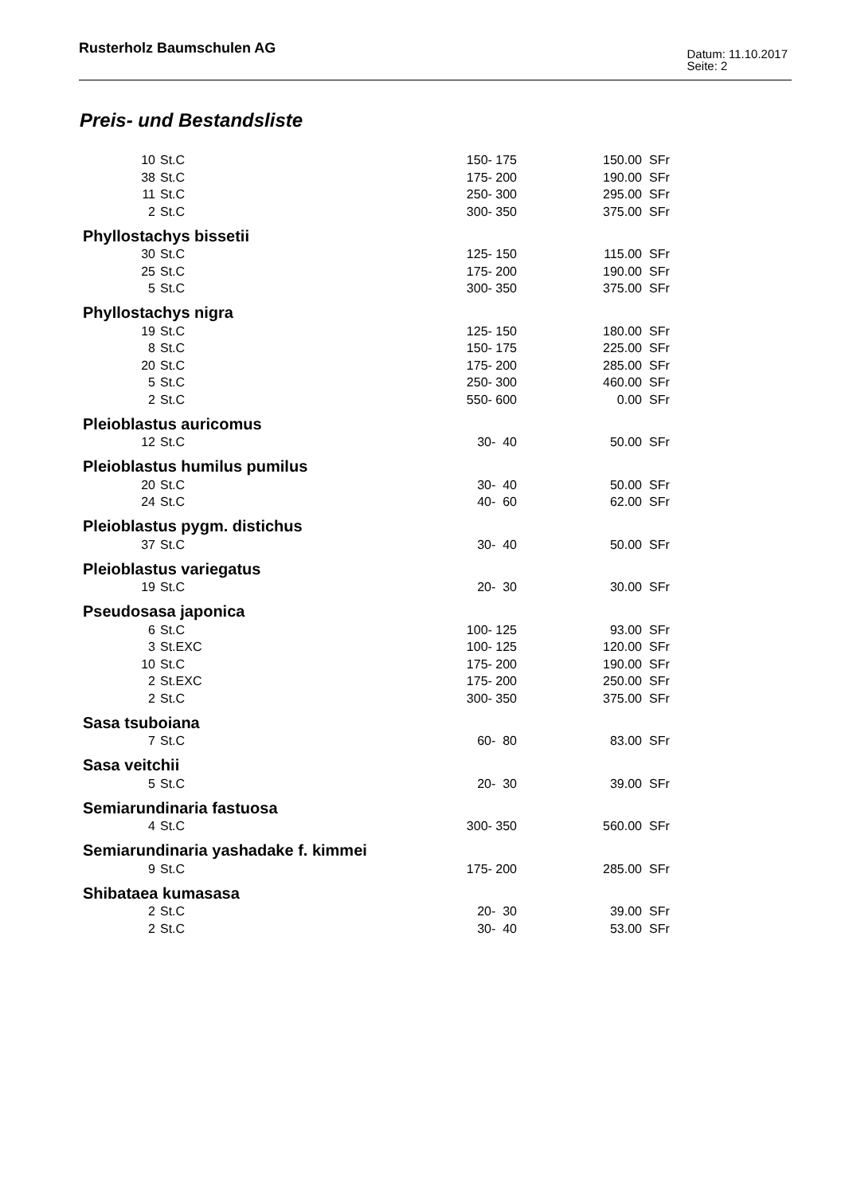Rusterholz Baumschulen AG
Datum: 11.10.2017
Seite: 2
Preis- und Bestandsliste
| 10 | St.C | 150- 175 | 150.00 | SFr |
| 38 | St.C | 175- 200 | 190.00 | SFr |
| 11 | St.C | 250- 300 | 295.00 | SFr |
| 2 | St.C | 300- 350 | 375.00 | SFr |
| Phyllostachys bissetii | | | | |
| 30 | St.C | 125- 150 | 115.00 | SFr |
| 25 | St.C | 175- 200 | 190.00 | SFr |
| 5 | St.C | 300- 350 | 375.00 | SFr |
| Phyllostachys nigra | | | | |
| 19 | St.C | 125- 150 | 180.00 | SFr |
| 8 | St.C | 150- 175 | 225.00 | SFr |
| 20 | St.C | 175- 200 | 285.00 | SFr |
| 5 | St.C | 250- 300 | 460.00 | SFr |
| 2 | St.C | 550- 600 | 0.00 | SFr |
| Pleioblastus auricomus | | | | |
| 12 | St.C | 30- 40 | 50.00 | SFr |
| Pleioblastus humilus pumilus | | | | |
| 20 | St.C | 30- 40 | 50.00 | SFr |
| 24 | St.C | 40- 60 | 62.00 | SFr |
| Pleioblastus pygm. distichus | | | | |
| 37 | St.C | 30- 40 | 50.00 | SFr |
| Pleioblastus variegatus | | | | |
| 19 | St.C | 20- 30 | 30.00 | SFr |
| Pseudosasa japonica | | | | |
| 6 | St.C | 100- 125 | 93.00 | SFr |
| 3 | St.EXC | 100- 125 | 120.00 | SFr |
| 10 | St.C | 175- 200 | 190.00 | SFr |
| 2 | St.EXC | 175- 200 | 250.00 | SFr |
| 2 | St.C | 300- 350 | 375.00 | SFr |
| Sasa tsuboiana | | | | |
| 7 | St.C | 60- 80 | 83.00 | SFr |
| Sasa veitchii | | | | |
| 5 | St.C | 20- 30 | 39.00 | SFr |
| Semiarundinaria fastuosa | | | | |
| 4 | St.C | 300- 350 | 560.00 | SFr |
| Semiarundinaria yashadake f. kimmei | | | | |
| 9 | St.C | 175- 200 | 285.00 | SFr |
| Shibataea kumasasa | | | | |
| 2 | St.C | 20- 30 | 39.00 | SFr |
| 2 | St.C | 30- 40 | 53.00 | SFr |